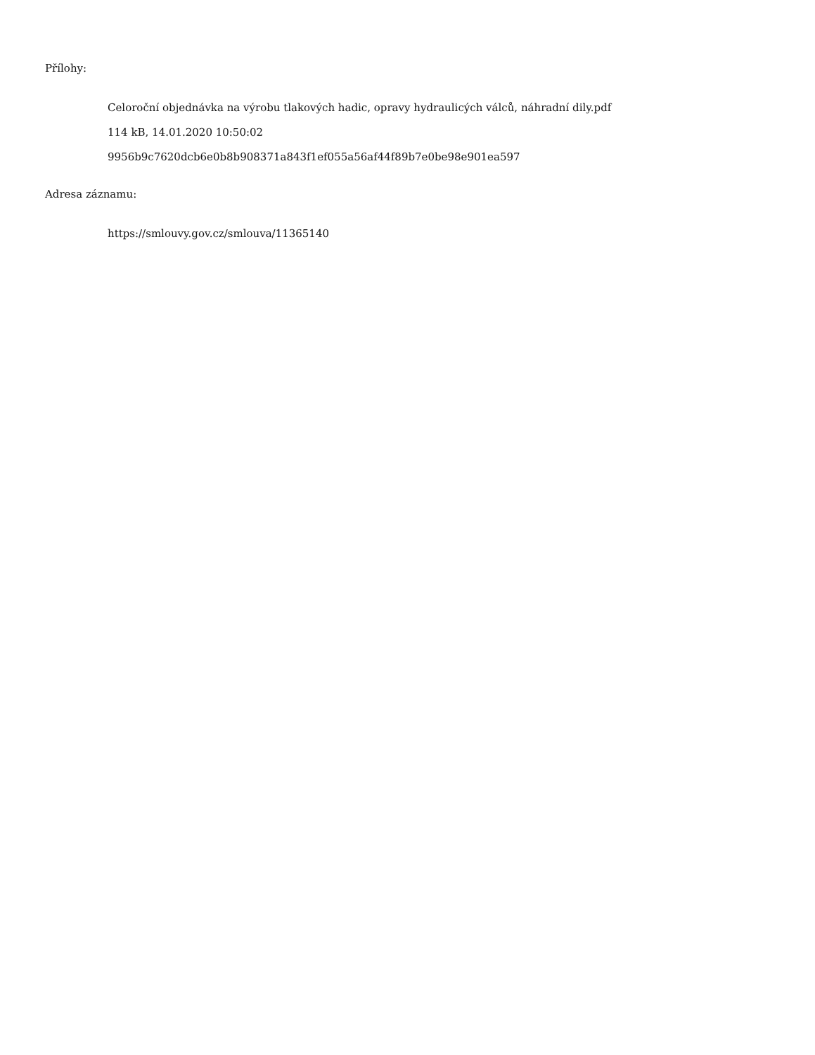Přílohy:
Celoroční objednávka na výrobu tlakových hadic, opravy hydraulicých válců, náhradní dily.pdf
114 kB, 14.01.2020 10:50:02
9956b9c7620dcb6e0b8b908371a843f1ef055a56af44f89b7e0be98e901ea597
Adresa záznamu:
https://smlouvy.gov.cz/smlouva/11365140